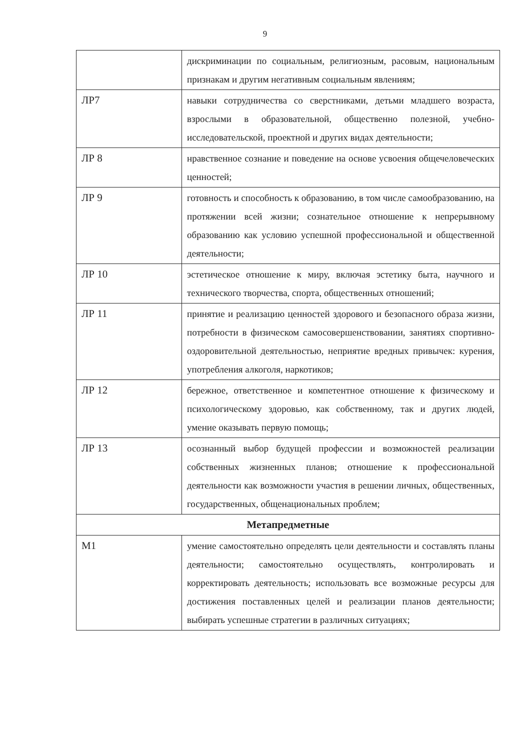9
| | дискриминации по социальным, религиозным, расовым, национальным признакам и другим негативным социальным явлениям; |
| ЛР7 | навыки сотрудничества со сверстниками, детьми младшего возраста, взрослыми в образовательной, общественно полезной, учебно-исследовательской, проектной и других видах деятельности; |
| ЛР 8 | нравственное сознание и поведение на основе усвоения общечеловеческих ценностей; |
| ЛР 9 | готовность и способность к образованию, в том числе самообразованию, на протяжении всей жизни; сознательное отношение к непрерывному образованию как условию успешной профессиональной и общественной деятельности; |
| ЛР 10 | эстетическое отношение к миру, включая эстетику быта, научного и технического творчества, спорта, общественных отношений; |
| ЛР 11 | принятие и реализацию ценностей здорового и безопасного образа жизни, потребности в физическом самосовершенствовании, занятиях спортивно-оздоровительной деятельностью, неприятие вредных привычек: курения, употребления алкоголя, наркотиков; |
| ЛР 12 | бережное, ответственное и компетентное отношение к физическому и психологическому здоровью, как собственному, так и других людей, умение оказывать первую помощь; |
| ЛР 13 | осознанный выбор будущей профессии и возможностей реализации собственных жизненных планов; отношение к профессиональной деятельности как возможности участия в решении личных, общественных, государственных, общенациональных проблем; |
| Метапредметные | |
| М1 | умение самостоятельно определять цели деятельности и составлять планы деятельности; самостоятельно осуществлять, контролировать и корректировать деятельность; использовать все возможные ресурсы для достижения поставленных целей и реализации планов деятельности; выбирать успешные стратегии в различных ситуациях; |